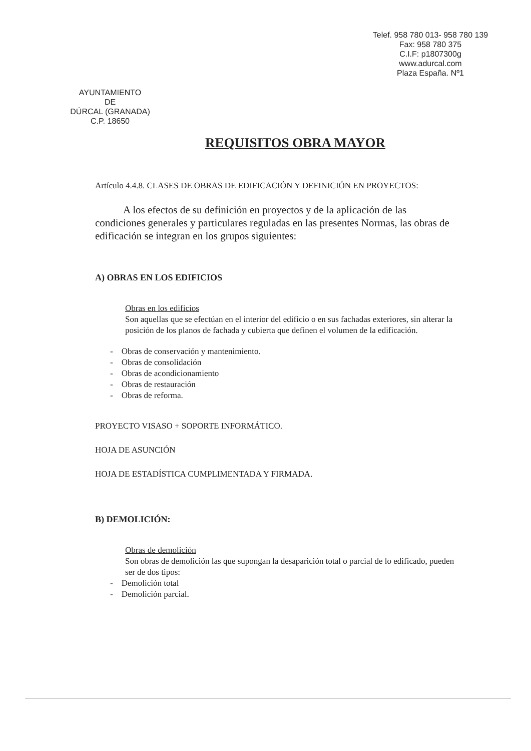Telef. 958 780 013- 958 780 139
Fax: 958 780 375
C.I.F: p1807300g
www.adurcal.com
Plaza España. Nº1
AYUNTAMIENTO
DE
DÚRCAL (GRANADA)
C.P. 18650
REQUISITOS OBRA MAYOR
Artículo 4.4.8. CLASES DE OBRAS DE EDIFICACIÓN Y DEFINICIÓN EN PROYECTOS:
A los efectos de su definición en proyectos y de la aplicación de las condiciones generales y particulares reguladas en las presentes Normas, las obras de edificación se integran en los grupos siguientes:
A) OBRAS EN LOS EDIFICIOS
Obras en los edificios
Son aquellas que se efectúan en el interior del edificio o en sus fachadas exteriores, sin alterar la posición de los planos de fachada y cubierta que definen el volumen de la edificación.
- Obras de conservación y mantenimiento.
- Obras de consolidación
- Obras de acondicionamiento
- Obras de restauración
- Obras de reforma.
PROYECTO VISASO + SOPORTE INFORMÁTICO.
HOJA DE ASUNCIÓN
HOJA DE ESTADÍSTICA CUMPLIMENTADA Y FIRMADA.
B) DEMOLICIÓN:
Obras de demolición
Son obras de demolición las que supongan la desaparición total o parcial de lo edificado, pueden ser de dos tipos:
- Demolición total
- Demolición parcial.